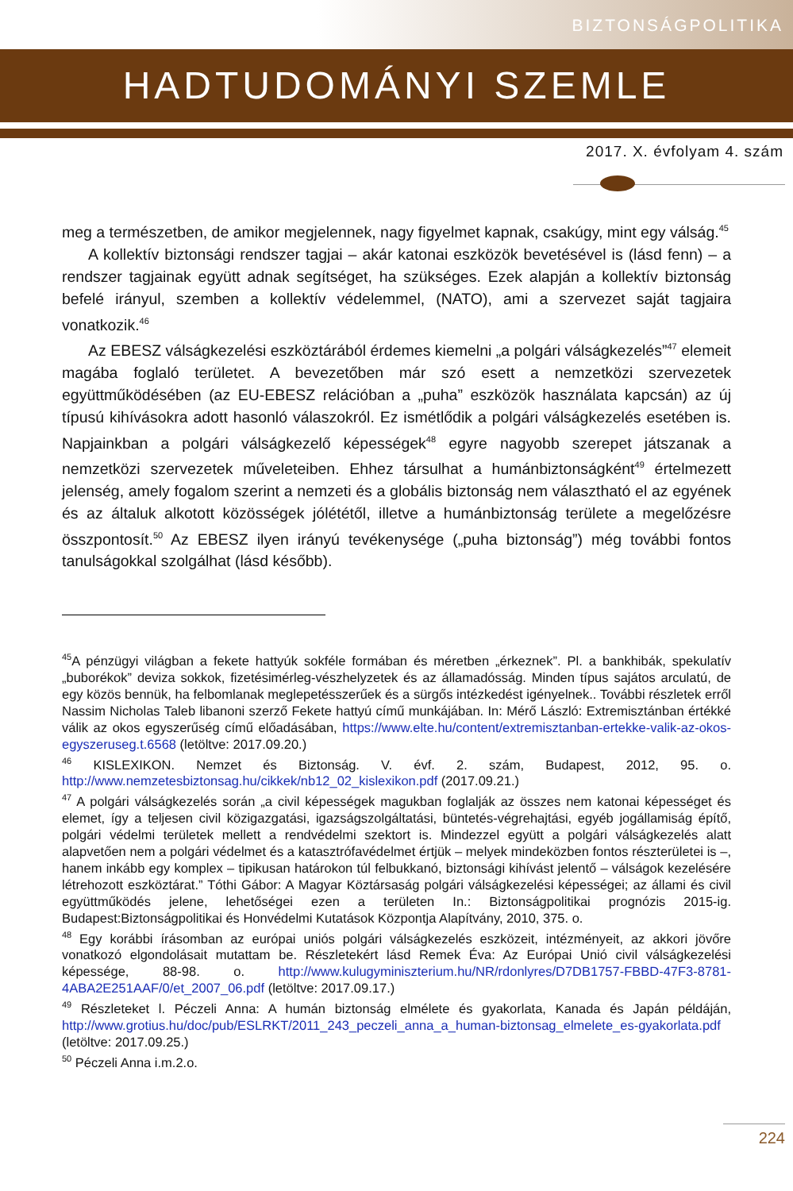BIZTONSÁGPOLITIKA
HADTUDOMÁNYI SZEMLE
2017. X. évfolyam 4. szám
meg a természetben, de amikor megjelennek, nagy figyelmet kapnak, csakúgy, mint egy válság.<sup>45</sup>
A kollektív biztonsági rendszer tagjai – akár katonai eszközök bevetésével is (lásd fenn) – a rendszer tagjainak együtt adnak segítséget, ha szükséges. Ezek alapján a kollektív biztonság befelé irányul, szemben a kollektív védelemmel, (NATO), ami a szervezet saját tagjaira vonatkozik.<sup>46</sup>
Az EBESZ válságkezelési eszköztárából érdemes kiemelni „a polgári válságkezelés”<sup>47</sup> elemeit magába foglaló területet. A bevezetőben már szó esett a nemzetközi szervezetek együttműködésében (az EU-EBESZ relációban a „puha” eszközök használata kapcsán) az új típusú kihívásokra adott hasonló válaszokról. Ez ismétlődik a polgári válságkezelés esetében is. Napjainkban a polgári válságkezelő képességek<sup>48</sup> egyre nagyobb szerepet játszanak a nemzetközi szervezetek műveleteiben. Ehhez társulhat a humánbiztonságként<sup>49</sup> értelmezett jelenség, amely fogalom szerint a nemzeti és a globális biztonság nem választható el az egyének és az általuk alkotott közösségek jólététől, illetve a humánbiztonság területe a megelőzésre összpontosít.<sup>50</sup> Az EBESZ ilyen irányú tevékenysége („puha biztonság”) még további fontos tanulságokkal szolgálhat (lásd később).
<sup>45</sup> A pénzügyi világban a fekete hattyúk sokféle formában és méretben „érkeznek”. Pl. a bankhibák, spekulatív „buborékok” deviza sokkok, fizetésimérleg-vészhelyzetek és az államadósság. Minden típus sajátos arculatú, de egy közös bennük, ha felbomlanak meglepetésszerűek és a sürgős intézkedést igényelnek.. További részletek erről Nassim Nicholas Taleb libanoni szerző Fekete hattyú című munkájában. In: Mérő László: Extremisztánban értékké válik az okos egyszerűség című előadásában, https://www.elte.hu/content/extremisztanban-ertekke-valik-az-okos-egyszeruseg.t.6568 (letöltve: 2017.09.20.)
<sup>46</sup> KISLEXIKON. Nemzet és Biztonság. V. évf. 2. szám, Budapest, 2012, 95. o. http://www.nemzetesbiztonsag.hu/cikkek/nb12_02_kislexikon.pdf (2017.09.21.)
<sup>47</sup> A polgári válságkezelés során „a civil képességek magukban foglalják az összes nem katonai képességet és elemet, így a teljesen civil közigazgatási, igazságszolgáltatási, büntetés-végrehajtási, egyéb jogállamiság építő, polgári védelmi területek mellett a rendvédelmi szektort is. Mindezzel együtt a polgári válságkezelés alatt alapvetően nem a polgári védelmet és a katasztrófavédelmet értjük – melyek mindeközben fontos részterületei is –, hanem inkább egy komplex – tipikusan határokon túl felbukkanó, biztonsági kihívást jelentő – válságok kezelésére létrehozott eszköztárat.” Tóthi Gábor: A Magyar Köztársaság polgári válságkezelési képességei; az állami és civil együttműködés jelene, lehetőségei ezen a területen In.: Biztonságpolitikai prognózis 2015-ig. Budapest:Biztonságpolitikai és Honvédelmi Kutatások Központja Alapítvány, 2010, 375. o.
<sup>48</sup> Egy korábbi írásomban az európai uniós polgári válságkezelés eszközeit, intézményeit, az akkori jövőre vonatkozó elgondolásait mutattam be. Részletekért lásd Remek Éva: Az Európai Unió civil válságkezelési képessége, 88-98. o. http://www.kulugyminiszterium.hu/NR/rdonlyres/D7DB1757-FBBD-47F3-8781-4ABA2E251AAF/0/et_2007_06.pdf (letöltve: 2017.09.17.)
<sup>49</sup> Részleteket l. Péczeli Anna: A humán biztonság elmélete és gyakorlata, Kanada és Japán példáján, http://www.grotius.hu/doc/pub/ESLRKT/2011_243_peczeli_anna_a_human-biztonsag_elmelete_es-gyakorlata.pdf (letöltve: 2017.09.25.)
<sup>50</sup> Péczeli Anna i.m.2.o.
224